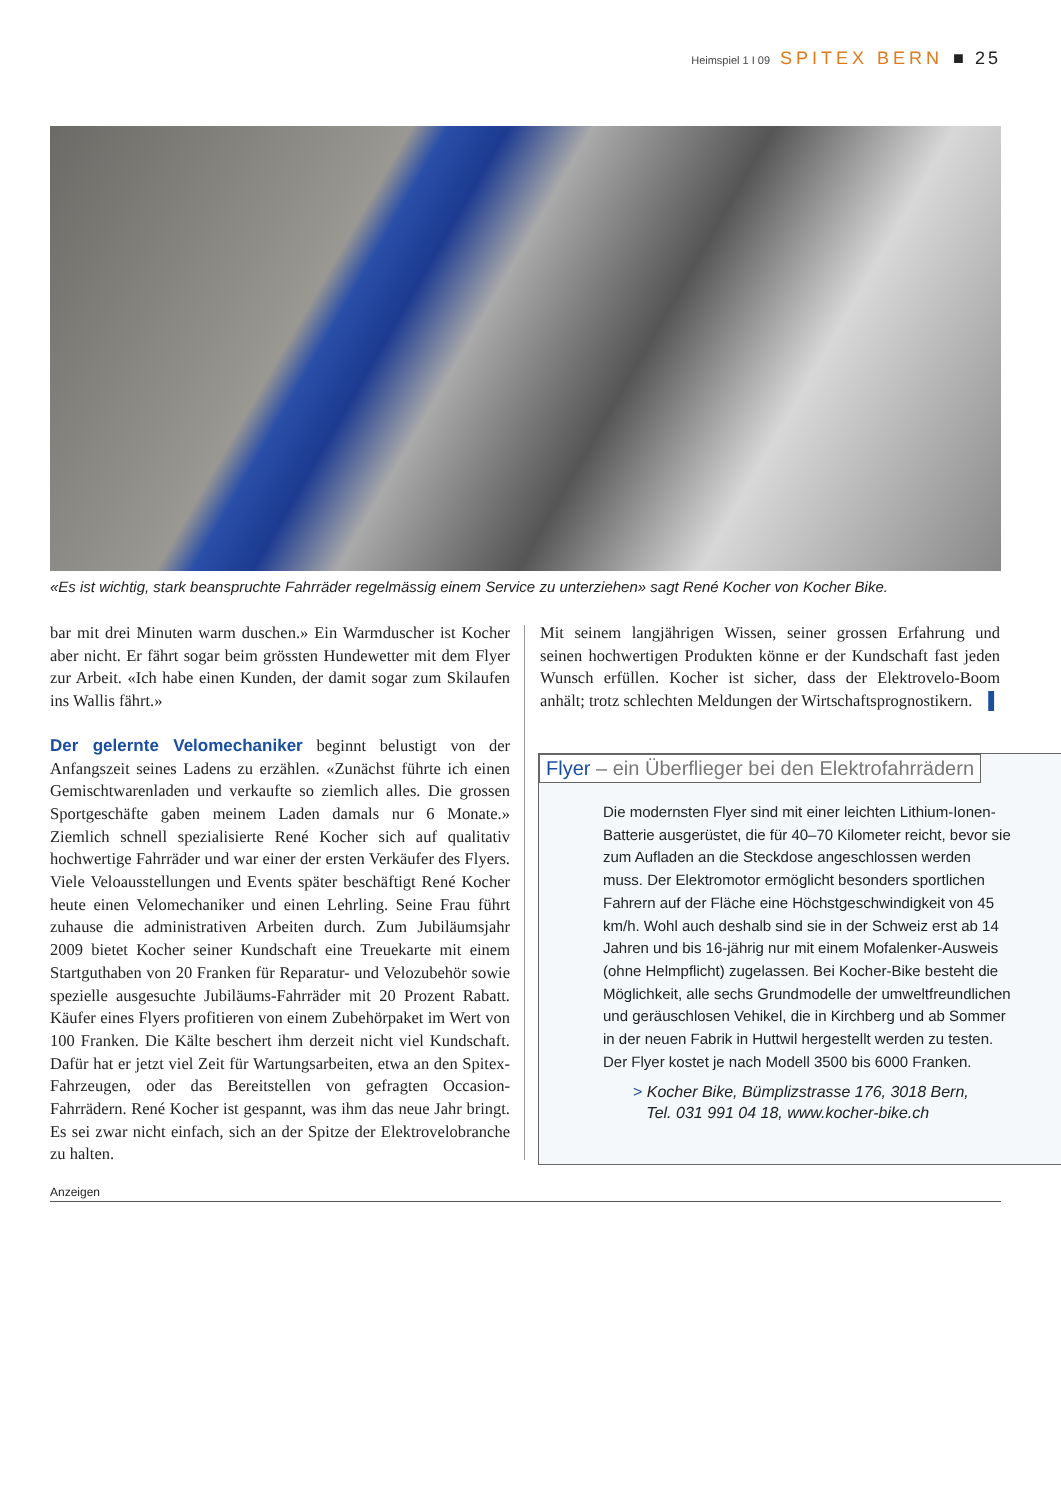Heimspiel 1 I 09 SPITEX BERN ■ 25
«Es ist wichtig, stark beanspruchte Fahrräder regelmässig einem Service zu unterziehen» sagt René Kocher von Kocher Bike.
bar mit drei Minuten warm duschen.» Ein Warmduscher ist Kocher aber nicht. Er fährt sogar beim grössten Hundewetter mit dem Flyer zur Arbeit. «Ich habe einen Kunden, der damit sogar zum Skilaufen ins Wallis fährt.»
Der gelernte Velomechaniker beginnt belustigt von der Anfangszeit seines Ladens zu erzählen. «Zunächst führte ich einen Gemischtwarenladen und verkaufte so ziemlich alles. Die grossen Sportgeschäfte gaben meinem Laden damals nur 6 Monate.» Ziemlich schnell spezialisierte René Kocher sich auf qualitativ hochwertige Fahrräder und war einer der ersten Verkäufer des Flyers. Viele Veloausstellungen und Events später beschäftigt René Kocher heute einen Velomechaniker und einen Lehrling. Seine Frau führt zuhause die administrativen Arbeiten durch. Zum Jubiläumsjahr 2009 bietet Kocher seiner Kundschaft eine Treuekarte mit einem Startguthaben von 20 Franken für Reparatur- und Velozubehör sowie spezielle ausgesuchte Jubiläums-Fahrräder mit 20 Prozent Rabatt. Käufer eines Flyers profitieren von einem Zubehörpaket im Wert von 100 Franken. Die Kälte beschert ihm derzeit nicht viel Kundschaft. Dafür hat er jetzt viel Zeit für Wartungsarbeiten, etwa an den Spitex-Fahrzeugen, oder das Bereitstellen von gefragten Occasion-Fahrrädern. René Kocher ist gespannt, was ihm das neue Jahr bringt. Es sei zwar nicht einfach, sich an der Spitze der Elektrovelobranche zu halten.
Mit seinem langjährigen Wissen, seiner grossen Erfahrung und seinen hochwertigen Produkten könne er der Kundschaft fast jeden Wunsch erfüllen. Kocher ist sicher, dass der Elektrovelo-Boom anhält; trotz schlechten Meldungen der Wirtschaftsprognostikern. ▌
Flyer – ein Überflieger bei den Elektrofahrrädern
Die modernsten Flyer sind mit einer leichten Lithium-Ionen-Batterie ausgerüstet, die für 40–70 Kilometer reicht, bevor sie zum Aufladen an die Steckdose angeschlossen werden muss. Der Elektromotor ermöglicht besonders sportlichen Fahrern auf der Fläche eine Höchstgeschwindigkeit von 45 km/h. Wohl auch deshalb sind sie in der Schweiz erst ab 14 Jahren und bis 16-jährig nur mit einem Mofalenker-Ausweis (ohne Helmpflicht) zugelassen. Bei Kocher-Bike besteht die Möglichkeit, alle sechs Grundmodelle der umweltfreundlichen und geräuschlosen Vehikel, die in Kirchberg und ab Sommer in der neuen Fabrik in Huttwil hergestellt werden zu testen. Der Flyer kostet je nach Modell 3500 bis 6000 Franken.
> Kocher Bike, Bümplizstrasse 176, 3018 Bern,
Tel. 031 991 04 18, www.kocher-bike.ch
Anzeigen